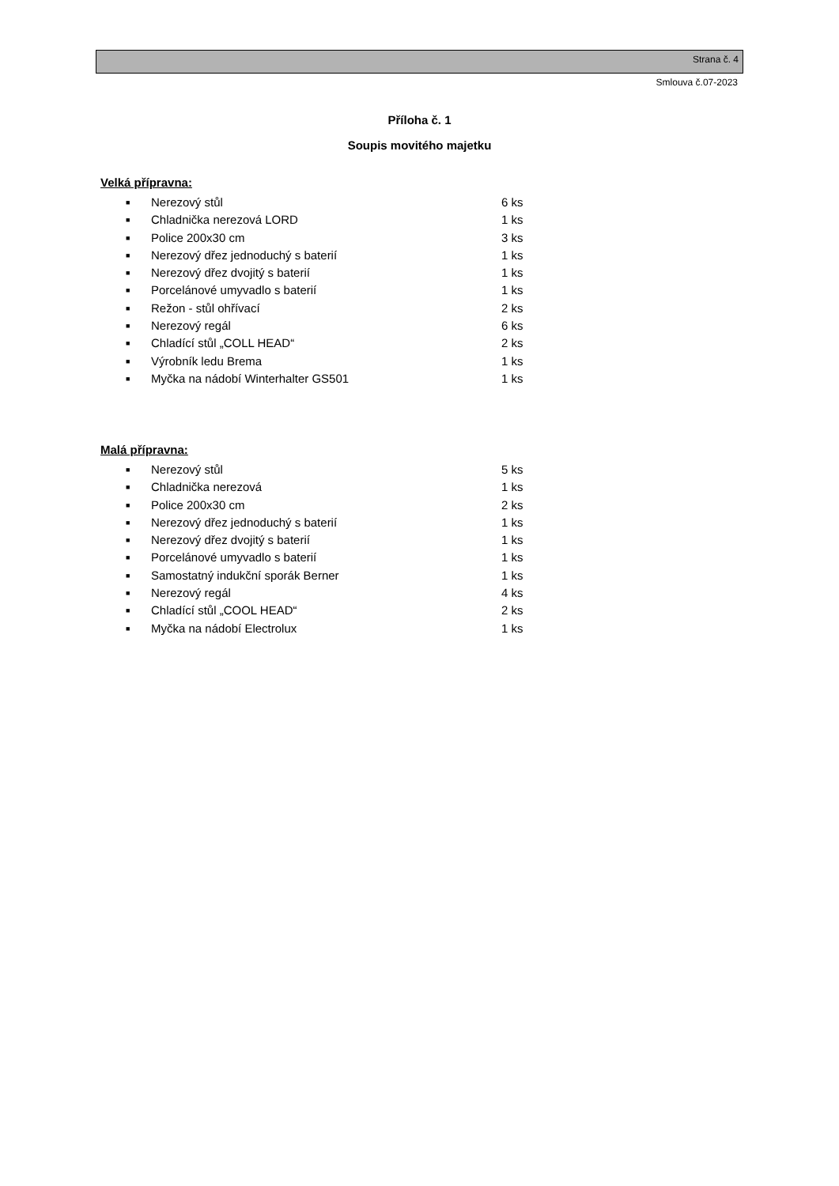Strana č. 4
Smlouva č.07-2023
Příloha č. 1
Soupis movitého majetku
Velká přípravna:
■ Nerezový stůl 6 ks
■ Chladnička nerezová LORD 1 ks
■ Police 200x30 cm 3 ks
■ Nerezový dřez jednoduchý s baterií 1 ks
■ Nerezový dřez dvojitý s baterií 1 ks
■ Porcelánové umyvadlo s baterií 1 ks
■ Režon - stůl ohřívací 2 ks
■ Nerezový regál 6 ks
■ Chladící stůl „COLL HEAD“2 ks
■ Výrobník ledu Brema 1 ks
■ Myčka na nádobí Winterhalter GS501 1 ks
Malá přípravna:
■ Nerezový stůl 5 ks
■ Chladnička nerezová 1 ks
■ Police 200x30 cm 2 ks
■ Nerezový dřez jednoduchý s baterií 1 ks
■ Nerezový dřez dvojitý s baterií 1 ks
■ Porcelánové umyvadlo s baterií 1 ks
■ Samostatný indukční sporák Berner 1 ks
■ Nerezový regál 4 ks
■ Chladící stůl „COOL HEAD“2 ks
■ Myčka na nádobí Electrolux 1 ks